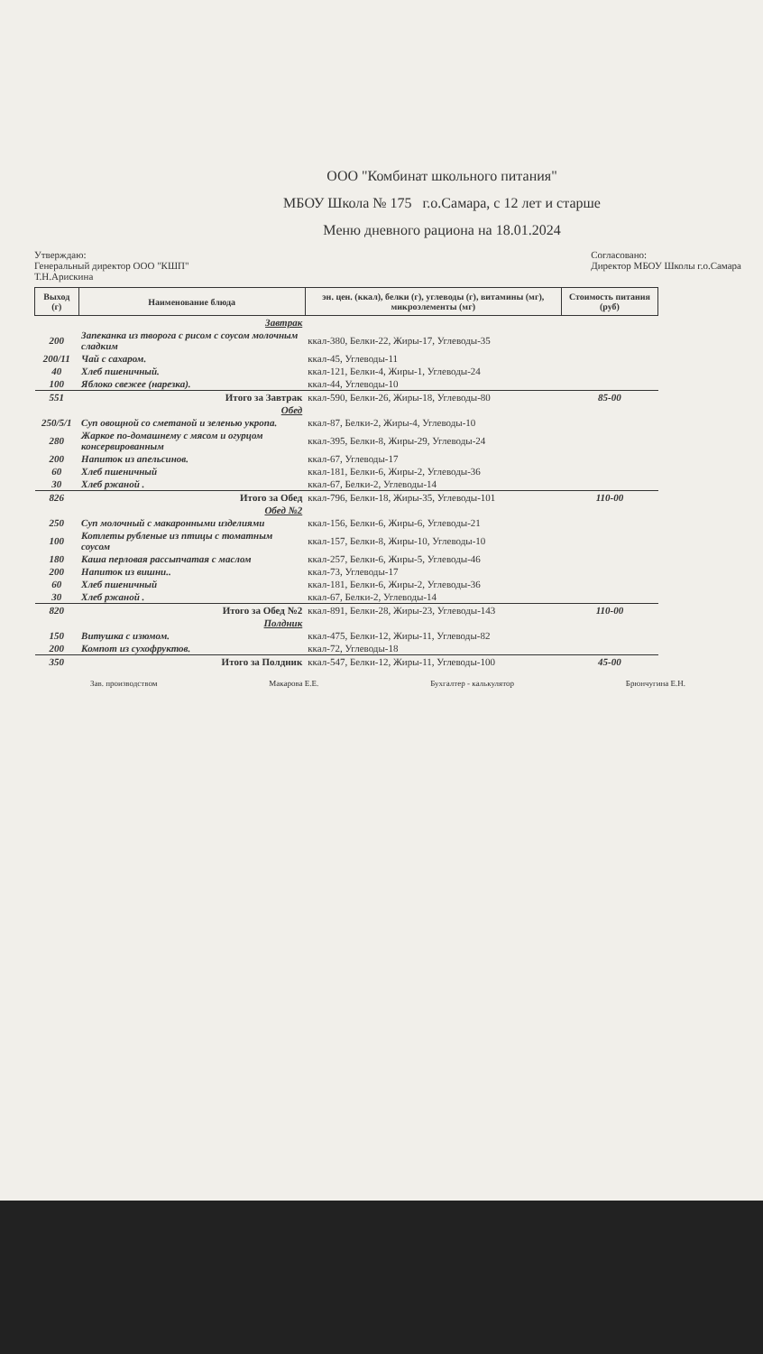ООО "Комбинат школьного питания"
МБОУ Школа № 175 г.о.Самара, с 12 лет и старше
Меню дневного рациона на 18.01.2024
Утверждаю:
Генеральный директор ООО "КШП"
Т.Н.Арискина
Согласовано:
Директор МБОУ Школы г.о.Самара
| Выход (г) | Наименование блюда | эн. цен. (ккал), белки (г), углеводы (г), витамины (мг), микроэлементы (мг) | Стоимость питания (руб) |
| --- | --- | --- | --- |
| Завтрак | | | |
| 200 | Запеканка из творога с рисом с соусом молочным сладким | ккал-380, Белки-22, Жиры-17, Углеводы-35 | |
| 200/11 | Чай с сахаром. | ккал-45, Углеводы-11 | |
| 40 | Хлеб пшеничный. | ккал-121, Белки-4, Жиры-1, Углеводы-24 | |
| 100 | Яблоко свежее (нарезка). | ккал-44, Углеводы-10 | |
| 551 | Итого за Завтрак | ккал-590, Белки-26, Жиры-18, Углеводы-80 | 85-00 |
| Обед | | | |
| 250/5/1 | Суп овощной со сметаной и зеленью укропа. | ккал-87, Белки-2, Жиры-4, Углеводы-10 | |
| 280 | Жаркое по-домашнему с мясом и огурцом консервированным | ккал-395, Белки-8, Жиры-29, Углеводы-24 | |
| 200 | Напиток из апельсинов. | ккал-67, Углеводы-17 | |
| 60 | Хлеб пшеничный | ккал-181, Белки-6, Жиры-2, Углеводы-36 | |
| 30 | Хлеб ржаной . | ккал-67, Белки-2, Углеводы-14 | |
| 826 | Итого за Обед | ккал-796, Белки-18, Жиры-35, Углеводы-101 | 110-00 |
| Обед №2 | | | |
| 250 | Суп молочный с макаронными изделиями | ккал-156, Белки-6, Жиры-6, Углеводы-21 | |
| 100 | Котлеты рубленые из птицы с томатным соусом | ккал-157, Белки-8, Жиры-10, Углеводы-10 | |
| 180 | Каша перловая рассыпчатая с маслом | ккал-257, Белки-6, Жиры-5, Углеводы-46 | |
| 200 | Напиток из вишни.. | ккал-73, Углеводы-17 | |
| 60 | Хлеб пшеничный | ккал-181, Белки-6, Жиры-2, Углеводы-36 | |
| 30 | Хлеб ржаной . | ккал-67, Белки-2, Углеводы-14 | |
| 820 | Итого за Обед №2 | ккал-891, Белки-28, Жиры-23, Углеводы-143 | 110-00 |
| Полдник | | | |
| 150 | Витушка с изюмом. | ккал-475, Белки-12, Жиры-11, Углеводы-82 | |
| 200 | Компот из сухофруктов. | ккал-72, Углеводы-18 | |
| 350 | Итого за Полдник | ккал-547, Белки-12, Жиры-11, Углеводы-100 | 45-00 |
Зав. производством Макарова Е.Е. Бухгалтер - калькулятор Брюнчугина Е.Н.